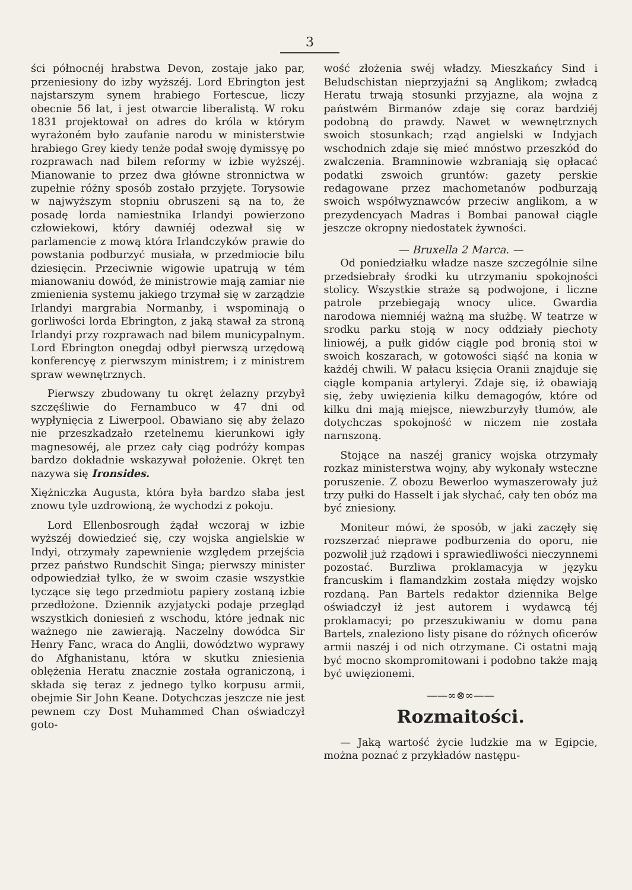3
ści północnéj hrabstwa Devon, zostaje jako par, przeniesiony do izby wyższéj. Lord Ebrington jest najstarszym synem hrabiego Fortescue, liczy obecnie 56 lat, i jest otwarcie liberalistą. W roku 1831 projektował on adres do króla w którym wyrażoném było zaufanie narodu w ministerstwie hrabiego Grey kiedy tenże podał swoję dymissyę po rozprawach nad bilem reformy w izbie wyższéj. Mianowanie to przez dwa główne stronnictwa w zupełnie różny sposób zostało przyjęte. Torysowie w najwyższym stopniu obruszeni są na to, że posadę lorda namiestnika Irlandyi powierzono człowiekowi, który dawniéj odezwał się w parlamencie z mową która Irlandczyków prawie do powstania podburzyć musiała, w przedmiocie bilu dziesięcin. Przeciwnie wigowie upatrują w tém mianowaniu dowód, że ministrowie mają zamiar nie zmienienia systemu jakiego trzymał się w zarządzie Irlandyi margrabia Normanby, i wspominają o gorliwości lorda Ebrington, z jaką stawał za stroną Irlandyi przy rozprawach nad bilem municypalnym. Lord Ebrington onegdaj odbył pierwszą urzędową konferencyę z pierwszym ministrem; i z ministrem spraw wewnętrznych.
Pierwszy zbudowany tu okręt żelazny przybył szczęśliwie do Fernambuco w 47 dni od wypłynięcia z Liwerpool. Obawiano się aby żelazo nie przeszkadzało rzetelnemu kierunkowi igły magnesowéj, ale przez cały ciąg podróży kompas bardzo dokładnie wskazywał położenie. Okręt ten nazywa się Ironsides.
Xiężniczka Augusta, która była bardzo słaba jest znowu tyle uzdrowioną, że wychodzi z pokoju.
Lord Ellenbosrough żądał wczoraj w izbie wyższéj dowiedzieć się, czy wojska angielskie w Indyi, otrzymały zapewnienie względem przejścia przez państwo Rundschit Singa; pierwszy minister odpowiedział tylko, że w swoim czasie wszystkie tyczące się tego przedmiotu papiery zostaną izbie przedłożone. Dziennik azyjatycki podaje przegląd wszystkich doniesień z wschodu, które jednak nic ważnego nie zawierają. Naczelny dowódca Sir Henry Fanc, wraca do Anglii, dowództwo wyprawy do Afghanistanu, która w skutku zniesienia oblężenia Heratu znacznie została ograniczoną, i składa się teraz z jednego tylko korpusu armii, obejmie Sir John Keane. Dotychczas jeszcze nie jest pewnem czy Dost Muhammed Chan oświadczył goto-
wość złożenia swéj władzy. Mieszkańcy Sind i Beludschistan nieprzyjaźni są Anglikom; zwładcą Heratu trwają stosunki przyjazne, ala wojna z państwém Birmanów zdaje się coraz bardziéj podobną do prawdy. Nawet w wewnętrznych swoich stosunkach; rząd angielski w Indyjach wschodnich zdaje się mieć mnóstwo przeszkód do zwalczenia. Bramninowie wzbraniają się opłacać podatki zswoich gruntów: gazety perskie redagowane przez machometanów podburzają swoich współwyznawców przeciw anglikom, a w prezydencyach Madras i Bombai panował ciągle jeszcze okropny niedostatek żywności.
— Bruxella 2 Marca. —
Od poniedziałku władze nasze szczególnie silne przedsiebrały środki ku utrzymaniu spokojności stolicy. Wszystkie straże są podwojone, i liczne patrole przebiegają wnocy ulice. Gwardia narodowa niemniéj ważną ma służbę. W teatrze w srodku parku stoją w nocy oddziały piechoty liniowéj, a pułk gidów ciągle pod bronią stoi w swoich koszarach, w gotowości siąść na konia w każdéj chwili. W pałacu księcia Oranii znajduje się ciągle kompania artyleryi. Zdaje się, iż obawiają się, żeby uwięzienia kilku demagogów, które od kilku dni mają miejsce, niewzburzyły tłumów, ale dotychczas spokojność w niczem nie została narnszoną.
Stojące na naszéj granicy wojska otrzymały rozkaz ministerstwa wojny, aby wykonały wsteczne poruszenie. Z obozu Bewerloo wymaszerowały już trzy pułki do Hasselt i jak słychać, cały ten obóz ma być zniesiony.
Moniteur mówi, że sposób, w jaki zaczęły się rozszerzać nieprawe podburzenia do oporu, nie pozwolił już rządowi i sprawiedliwości nieczynnemi pozostać. Burzliwa proklamacyja w języku francuskim i flamandzkim została między wojsko rozdaną. Pan Bartels redaktor dziennika Belge oświadczył iż jest autorem i wydawcą téj proklamacyi; po przeszukiwaniu w domu pana Bartels, znaleziono listy pisane do różnych oficerów armii naszéj i od nich otrzymane. Ci ostatni mają być mocno skompromitowani i podobno także mają być uwięzionemi.
——∞⊗∞——
Rozmaitości.
— Jaką wartość życie ludzkie ma w Egipcie, można poznać z przykładów następu-